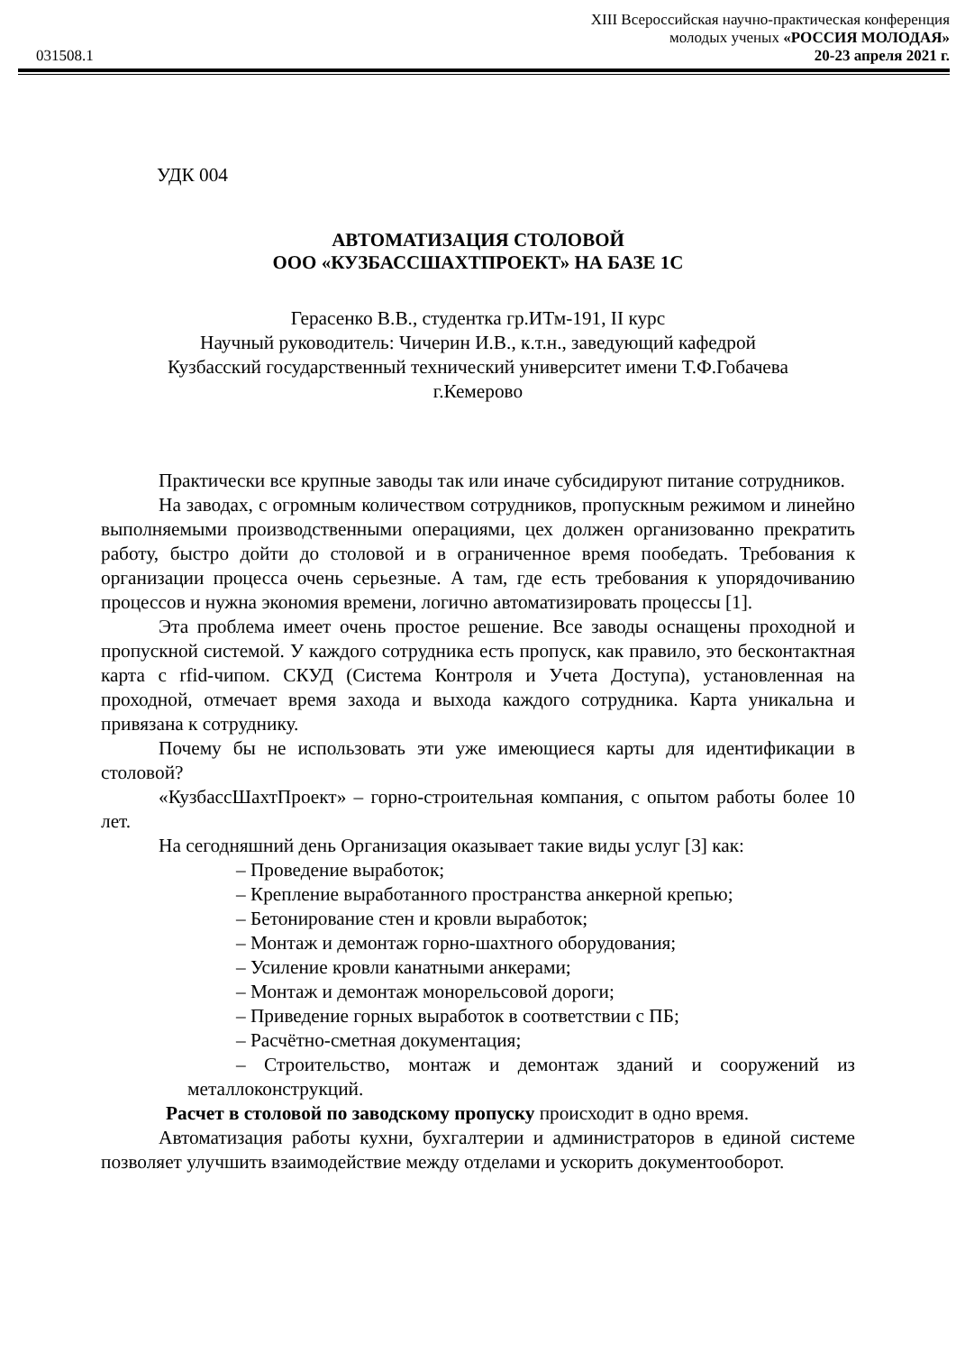XIII Всероссийская научно-практическая конференция
молодых ученых «РОССИЯ МОЛОДАЯ»
031508.1 20-23 апреля 2021 г.
УДК 004
АВТОМАТИЗАЦИЯ СТОЛОВОЙ
ООО «КУЗБАССШАХТПРОЕКТ» НА БАЗЕ 1С
Герасенко В.В., студентка гр.ИТм-191, II курс
Научный руководитель: Чичерин И.В., к.т.н., заведующий кафедрой
Кузбасский государственный технический университет имени Т.Ф.Гобачева
г.Кемерово
Практически все крупные заводы так или иначе субсидируют питание сотрудников.
На заводах, с огромным количеством сотрудников, пропускным режимом и линейно выполняемыми производственными операциями, цех должен организованно прекратить работу, быстро дойти до столовой и в ограниченное время пообедать. Требования к организации процесса очень серьезные. А там, где есть требования к упорядочиванию процессов и нужна экономия времени, логично автоматизировать процессы [1].
Эта проблема имеет очень простое решение. Все заводы оснащены проходной и пропускной системой. У каждого сотрудника есть пропуск, как правило, это бесконтактная карта с rfid-чипом. СКУД (Система Контроля и Учета Доступа), установленная на проходной, отмечает время захода и выхода каждого сотрудника. Карта уникальна и привязана к сотруднику.
Почему бы не использовать эти уже имеющиеся карты для идентификации в столовой?
«КузбассШахтПроект» – горно-строительная компания, с опытом работы более 10 лет.
На сегодняшний день Организация оказывает такие виды услуг [3] как:
– Проведение выработок;
– Крепление выработанного пространства анкерной крепью;
– Бетонирование стен и кровли выработок;
– Монтаж и демонтаж горно-шахтного оборудования;
– Усиление кровли канатными анкерами;
– Монтаж и демонтаж монорельсовой дороги;
– Приведение горных выработок в соответствии с ПБ;
– Расчётно-сметная документация;
– Строительство, монтаж и демонтаж зданий и сооружений из металлоконструкций.
Расчет в столовой по заводскому пропуску происходит в одно время.
Автоматизация работы кухни, бухгалтерии и администраторов в единой системе позволяет улучшить взаимодействие между отделами и ускорить документооборот.